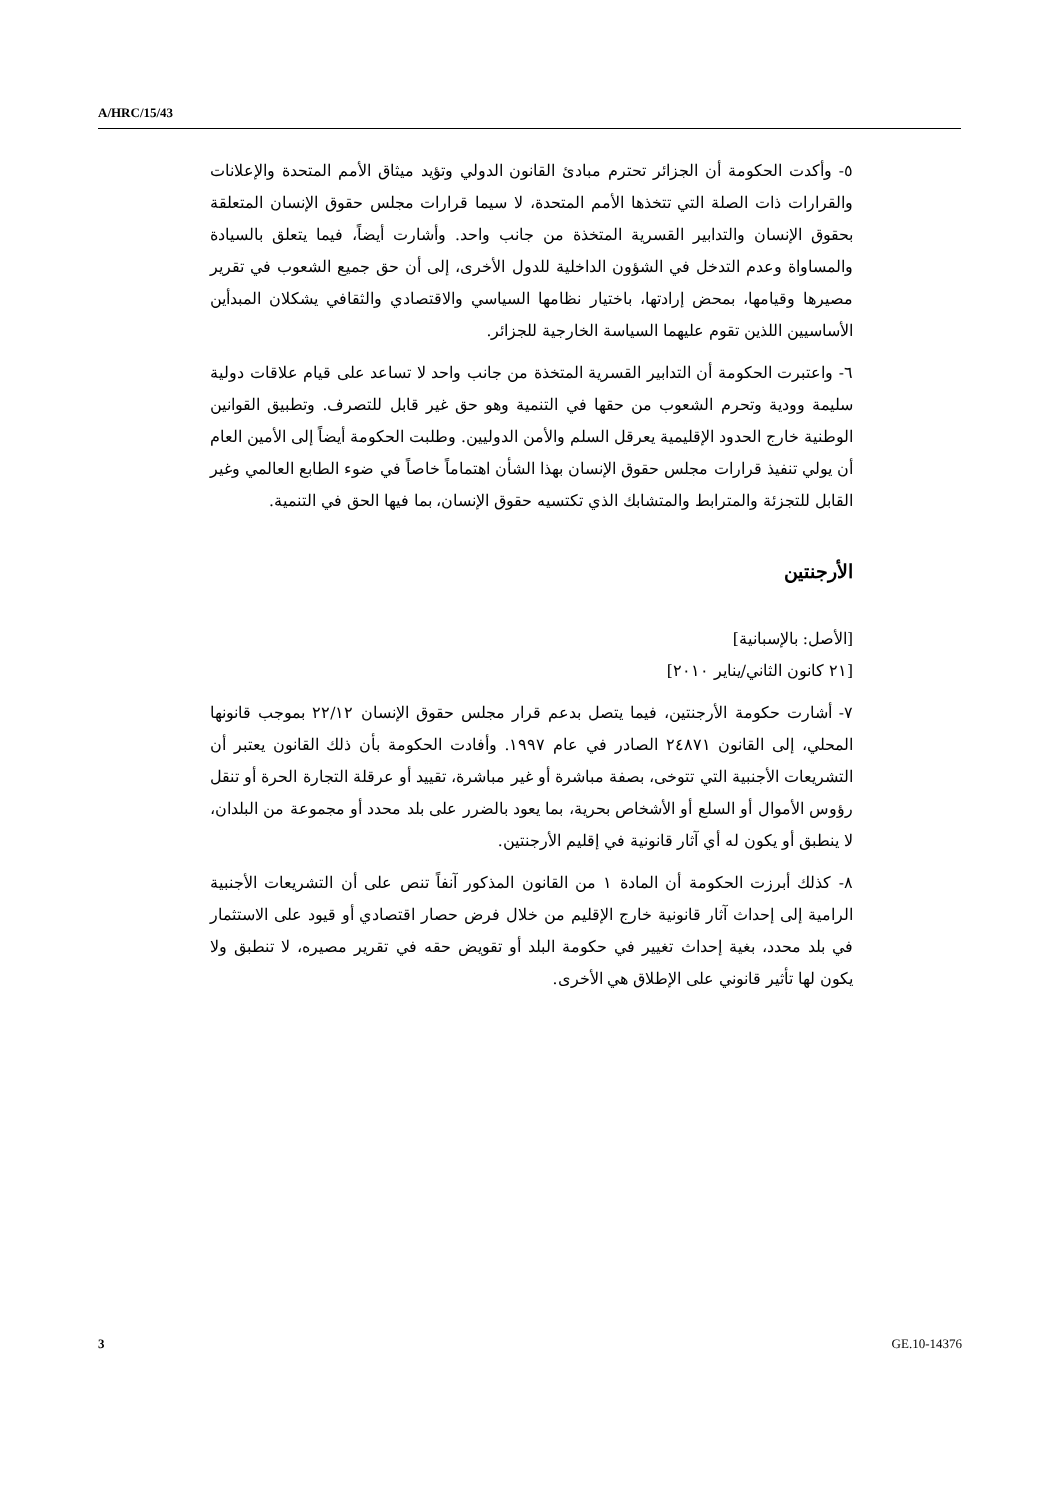A/HRC/15/43
٥- وأكدت الحكومة أن الجزائر تحترم مبادئ القانون الدولي وتؤيد ميثاق الأمم المتحدة والإعلانات والقرارات ذات الصلة التي تتخذها الأمم المتحدة، لا سيما قرارات مجلس حقوق الإنسان المتعلقة بحقوق الإنسان والتدابير القسرية المتخذة من جانب واحد. وأشارت أيضاً، فيما يتعلق بالسيادة والمساواة وعدم التدخل في الشؤون الداخلية للدول الأخرى، إلى أن حق جميع الشعوب في تقرير مصيرها وقيامها، بمحض إرادتها، باختيار نظامها السياسي والاقتصادي والثقافي يشكلان المبدأين الأساسيين اللذين تقوم عليهما السياسة الخارجية للجزائر.
٦- واعتبرت الحكومة أن التدابير القسرية المتخذة من جانب واحد لا تساعد على قيام علاقات دولية سليمة وودية وتحرم الشعوب من حقها في التنمية وهو حق غير قابل للتصرف. وتطبيق القوانين الوطنية خارج الحدود الإقليمية يعرقل السلم والأمن الدوليين. وطلبت الحكومة أيضاً إلى الأمين العام أن يولي تنفيذ قرارات مجلس حقوق الإنسان بهذا الشأن اهتماماً خاصاً في ضوء الطابع العالمي وغير القابل للتجزئة والمترابط والمتشابك الذي تكتسيه حقوق الإنسان، بما فيها الحق في التنمية.
الأرجنتين
[الأصل: بالإسبانية]
[٢١ كانون الثاني/يناير ٢٠١٠]
٧- أشارت حكومة الأرجنتين، فيما يتصل بدعم قرار مجلس حقوق الإنسان ٢٢/١٢ بموجب قانونها المحلي، إلى القانون ٢٤٨٧١ الصادر في عام ١٩٩٧. وأفادت الحكومة بأن ذلك القانون يعتبر أن التشريعات الأجنبية التي تتوخى، بصفة مباشرة أو غير مباشرة، تقييد أو عرقلة التجارة الحرة أو تنقل رؤوس الأموال أو السلع أو الأشخاص بحرية، بما يعود بالضرر على بلد محدد أو مجموعة من البلدان، لا ينطبق أو يكون له أي آثار قانونية في إقليم الأرجنتين.
٨- كذلك أبرزت الحكومة أن المادة ١ من القانون المذكور آنفاً تنص على أن التشريعات الأجنبية الرامية إلى إحداث آثار قانونية خارج الإقليم من خلال فرض حصار اقتصادي أو قيود على الاستثمار في بلد محدد، بغية إحداث تغيير في حكومة البلد أو تقويض حقه في تقرير مصيره، لا تنطبق ولا يكون لها تأثير قانوني على الإطلاق هي الأخرى.
3 GE.10-14376